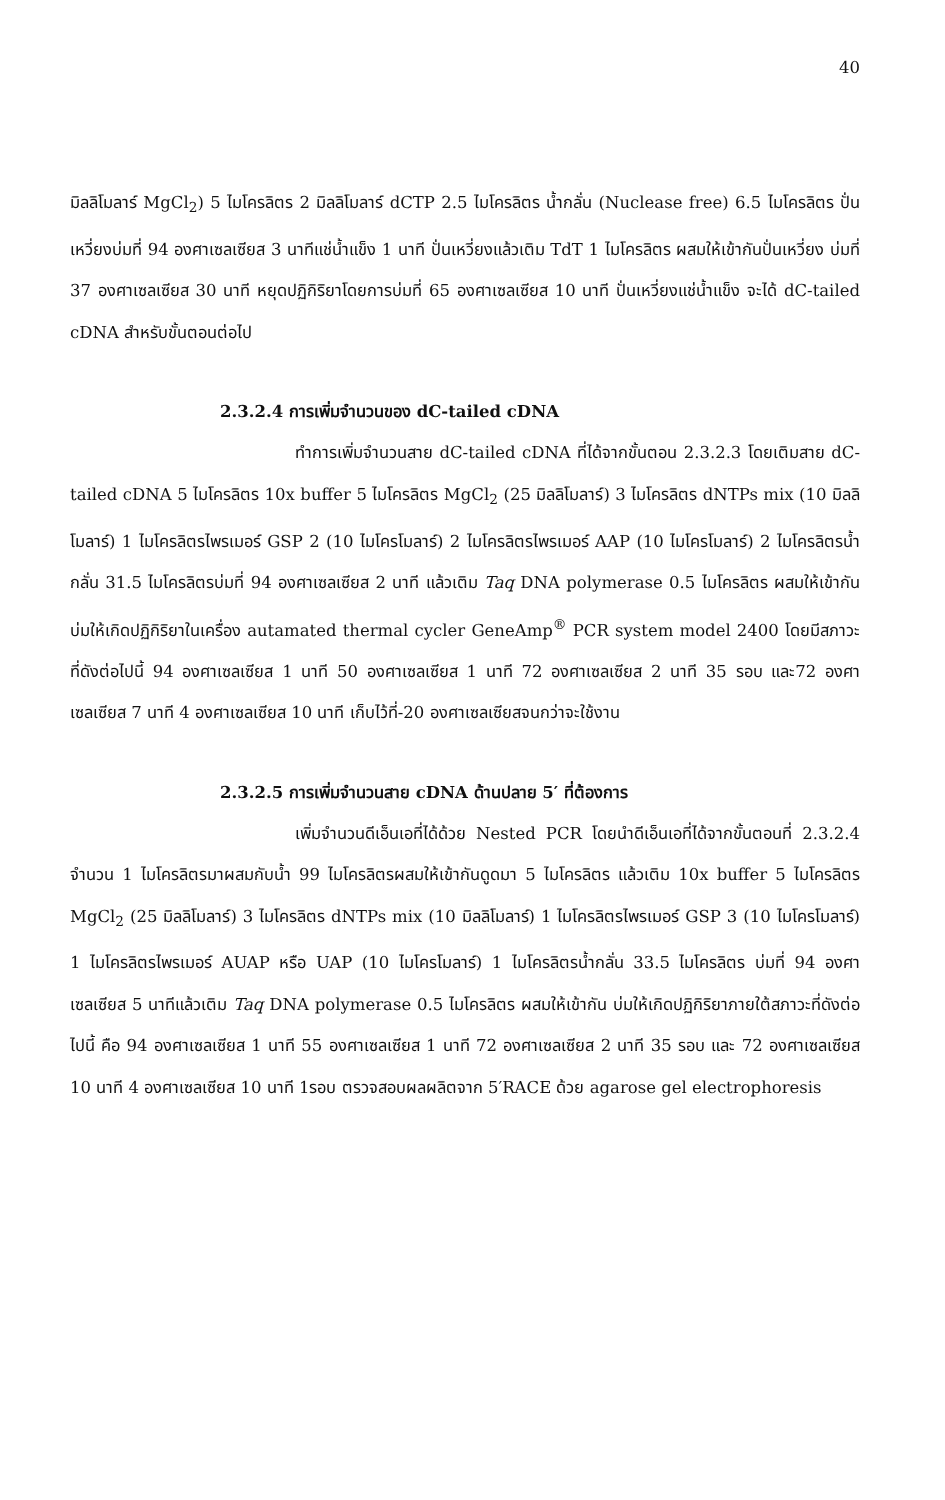40
มิลลิโมลาร์ MgCl<sub>2</sub>) 5 ไมโครลิตร 2 มิลลิโมลาร์ dCTP 2.5 ไมโครลิตร น้ำกลั่น (Nuclease free) 6.5 ไมโครลิตร ปั่นเหวี่ยงบ่มที่ 94 องศาเซลเซียส 3 นาทีแช่น้ำแข็ง 1 นาที ปั่นเหวี่ยงแล้วเติม TdT 1 ไมโครลิตร ผสมให้เข้ากันปั่นเหวี่ยง บ่มที่ 37 องศาเซลเซียส 30 นาที หยุดปฏิกิริยาโดยการบ่มที่ 65 องศาเซลเซียส 10 นาที ปั่นเหวี่ยงแช่น้ำแข็ง จะได้ dC-tailed cDNA สำหรับขั้นตอนต่อไป
2.3.2.4 การเพิ่มจำนวนของ dC-tailed cDNA
ทำการเพิ่มจำนวนสาย dC-tailed cDNA ที่ได้จากขั้นตอน 2.3.2.3 โดยเติมสาย dC-tailed cDNA 5 ไมโครลิตร 10x buffer 5 ไมโครลิตร MgCl<sub>2</sub> (25 มิลลิโมลาร์) 3 ไมโครลิตร dNTPs mix (10 มิลลิโมลาร์) 1 ไมโครลิตรไพรเมอร์ GSP 2 (10 ไมโครโมลาร์) 2 ไมโครลิตรไพรเมอร์ AAP (10 ไมโครโมลาร์) 2 ไมโครลิตรน้ำกลั่น 31.5 ไมโครลิตรบ่มที่ 94 องศาเซลเซียส 2 นาที แล้วเติม Taq DNA polymerase 0.5 ไมโครลิตร ผสมให้เข้ากันบ่มให้เกิดปฏิกิริยาในเครื่อง autamated thermal cycler GeneAmp<sup>®</sup> PCR system model 2400 โดยมีสภาวะที่ดังต่อไปนี้ 94 องศาเซลเซียส 1 นาที 50 องศาเซลเซียส 1 นาที 72 องศาเซลเซียส 2 นาที 35 รอบ และ72 องศาเซลเซียส 7 นาที 4 องศาเซลเซียส 10 นาที เก็บไว้ที่-20 องศาเซลเซียสจนกว่าจะใช้งาน
2.3.2.5 การเพิ่มจำนวนสาย cDNA ด้านปลาย 5′ ที่ต้องการ
เพิ่มจำนวนดีเอ็นเอที่ได้ด้วย Nested PCR โดยนำดีเอ็นเอที่ได้จากขั้นตอนที่ 2.3.2.4 จำนวน 1 ไมโครลิตรมาผสมกับน้ำ 99 ไมโครลิตรผสมให้เข้ากันดูดมา 5 ไมโครลิตร แล้วเติม 10x buffer 5 ไมโครลิตร MgCl<sub>2</sub> (25 มิลลิโมลาร์) 3 ไมโครลิตร dNTPs mix (10 มิลลิโมลาร์) 1 ไมโครลิตรไพรเมอร์ GSP 3 (10 ไมโครโมลาร์) 1 ไมโครลิตรไพรเมอร์ AUAP หรือ UAP (10 ไมโครโมลาร์) 1 ไมโครลิตรน้ำกลั่น 33.5 ไมโครลิตร บ่มที่ 94 องศาเซลเซียส 5 นาทีแล้วเติม Taq DNA polymerase 0.5 ไมโครลิตร ผสมให้เข้ากัน บ่มให้เกิดปฏิกิริยาภายใต้สภาวะที่ดังต่อไปนี้ คือ 94 องศาเซลเซียส 1 นาที 55 องศาเซลเซียส 1 นาที 72 องศาเซลเซียส 2 นาที 35 รอบ และ 72 องศาเซลเซียส 10 นาที 4 องศาเซลเซียส 10 นาที 1รอบ ตรวจสอบผลผลิตจาก 5′RACE ด้วย agarose gel electrophoresis